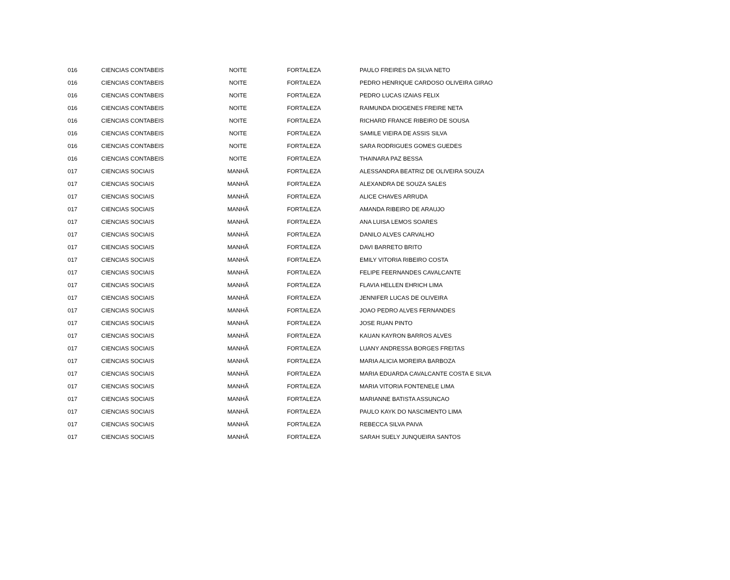| 016 | CIENCIAS CONTABEIS | NOITE | FORTALEZA | PAULO FREIRES DA SILVA NETO |
| 016 | CIENCIAS CONTABEIS | NOITE | FORTALEZA | PEDRO HENRIQUE CARDOSO OLIVEIRA GIRAO |
| 016 | CIENCIAS CONTABEIS | NOITE | FORTALEZA | PEDRO LUCAS IZAIAS FELIX |
| 016 | CIENCIAS CONTABEIS | NOITE | FORTALEZA | RAIMUNDA DIOGENES FREIRE NETA |
| 016 | CIENCIAS CONTABEIS | NOITE | FORTALEZA | RICHARD FRANCE RIBEIRO DE SOUSA |
| 016 | CIENCIAS CONTABEIS | NOITE | FORTALEZA | SAMILE VIEIRA DE ASSIS SILVA |
| 016 | CIENCIAS CONTABEIS | NOITE | FORTALEZA | SARA RODRIGUES GOMES GUEDES |
| 016 | CIENCIAS CONTABEIS | NOITE | FORTALEZA | THAINARA PAZ BESSA |
| 017 | CIENCIAS SOCIAIS | MANHÃ | FORTALEZA | ALESSANDRA BEATRIZ DE OLIVEIRA SOUZA |
| 017 | CIENCIAS SOCIAIS | MANHÃ | FORTALEZA | ALEXANDRA DE SOUZA SALES |
| 017 | CIENCIAS SOCIAIS | MANHÃ | FORTALEZA | ALICE CHAVES ARRUDA |
| 017 | CIENCIAS SOCIAIS | MANHÃ | FORTALEZA | AMANDA RIBEIRO DE ARAUJO |
| 017 | CIENCIAS SOCIAIS | MANHÃ | FORTALEZA | ANA LUISA LEMOS SOARES |
| 017 | CIENCIAS SOCIAIS | MANHÃ | FORTALEZA | DANILO ALVES CARVALHO |
| 017 | CIENCIAS SOCIAIS | MANHÃ | FORTALEZA | DAVI BARRETO BRITO |
| 017 | CIENCIAS SOCIAIS | MANHÃ | FORTALEZA | EMILY VITORIA RIBEIRO COSTA |
| 017 | CIENCIAS SOCIAIS | MANHÃ | FORTALEZA | FELIPE FEERNANDES CAVALCANTE |
| 017 | CIENCIAS SOCIAIS | MANHÃ | FORTALEZA | FLAVIA HELLEN EHRICH LIMA |
| 017 | CIENCIAS SOCIAIS | MANHÃ | FORTALEZA | JENNIFER LUCAS DE OLIVEIRA |
| 017 | CIENCIAS SOCIAIS | MANHÃ | FORTALEZA | JOAO PEDRO ALVES FERNANDES |
| 017 | CIENCIAS SOCIAIS | MANHÃ | FORTALEZA | JOSE RUAN PINTO |
| 017 | CIENCIAS SOCIAIS | MANHÃ | FORTALEZA | KAUAN KAYRON BARROS ALVES |
| 017 | CIENCIAS SOCIAIS | MANHÃ | FORTALEZA | LUANY ANDRESSA BORGES FREITAS |
| 017 | CIENCIAS SOCIAIS | MANHÃ | FORTALEZA | MARIA ALICIA MOREIRA BARBOZA |
| 017 | CIENCIAS SOCIAIS | MANHÃ | FORTALEZA | MARIA EDUARDA CAVALCANTE COSTA E SILVA |
| 017 | CIENCIAS SOCIAIS | MANHÃ | FORTALEZA | MARIA VITORIA FONTENELE LIMA |
| 017 | CIENCIAS SOCIAIS | MANHÃ | FORTALEZA | MARIANNE BATISTA ASSUNCAO |
| 017 | CIENCIAS SOCIAIS | MANHÃ | FORTALEZA | PAULO KAYK DO NASCIMENTO LIMA |
| 017 | CIENCIAS SOCIAIS | MANHÃ | FORTALEZA | REBECCA SILVA PAIVA |
| 017 | CIENCIAS SOCIAIS | MANHÃ | FORTALEZA | SARAH SUELY JUNQUEIRA SANTOS |